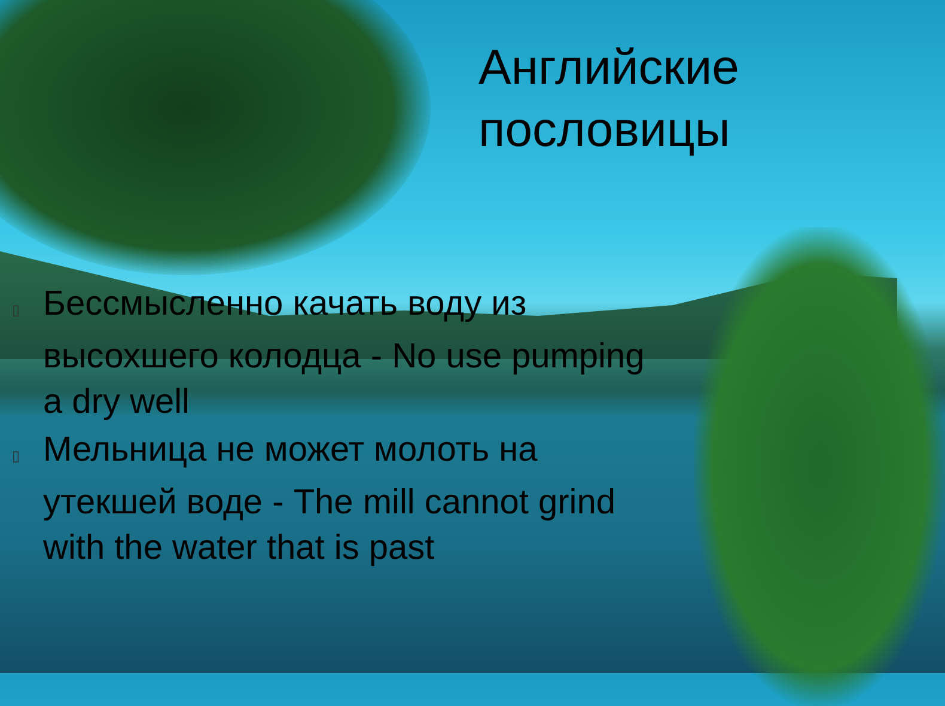Английские
пословицы
▯ Бессмысленно качать воду из высохшего колодца - No use pumping a dry well
▯ Мельница не может молоть на утекшей воде - The mill cannot grind with the water that is past